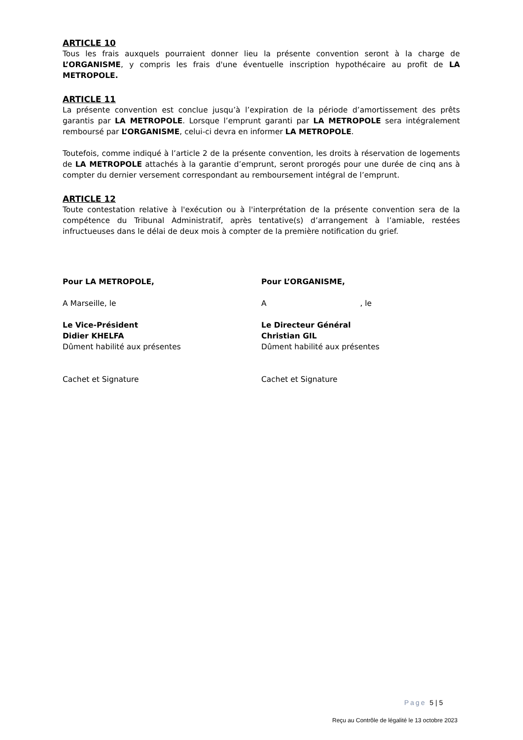ARTICLE 10
Tous les frais auxquels pourraient donner lieu la présente convention seront à la charge de L’ORGANISME, y compris les frais d'une éventuelle inscription hypothécaire au profit de LA METROPOLE.
ARTICLE 11
La présente convention est conclue jusqu’à l’expiration de la période d’amortissement des prêts garantis par LA METROPOLE. Lorsque l’emprunt garanti par LA METROPOLE sera intégralement remboursé par L’ORGANISME, celui-ci devra en informer LA METROPOLE.
Toutefois, comme indiqué à l’article 2 de la présente convention, les droits à réservation de logements de LA METROPOLE attachés à la garantie d’emprunt, seront prorogés pour une durée de cinq ans à compter du dernier versement correspondant au remboursement intégral de l’emprunt.
ARTICLE 12
Toute contestation relative à l'exécution ou à l'interprétation de la présente convention sera de la compétence du Tribunal Administratif, après tentative(s) d’arrangement à l’amiable, restées infructueuses dans le délai de deux mois à compter de la première notification du grief.
Pour LA METROPOLE,
A Marseille, le
Le Vice-Président
Didier KHELFA
Dûment habilité aux présentes
Cachet et Signature
Pour L’ORGANISME,
A , le
Le Directeur Général
Christian GIL
Dûment habilité aux présentes
Cachet et Signature
Page 5 | 5
Reçu au Contrôle de légalité le 13 octobre 2023